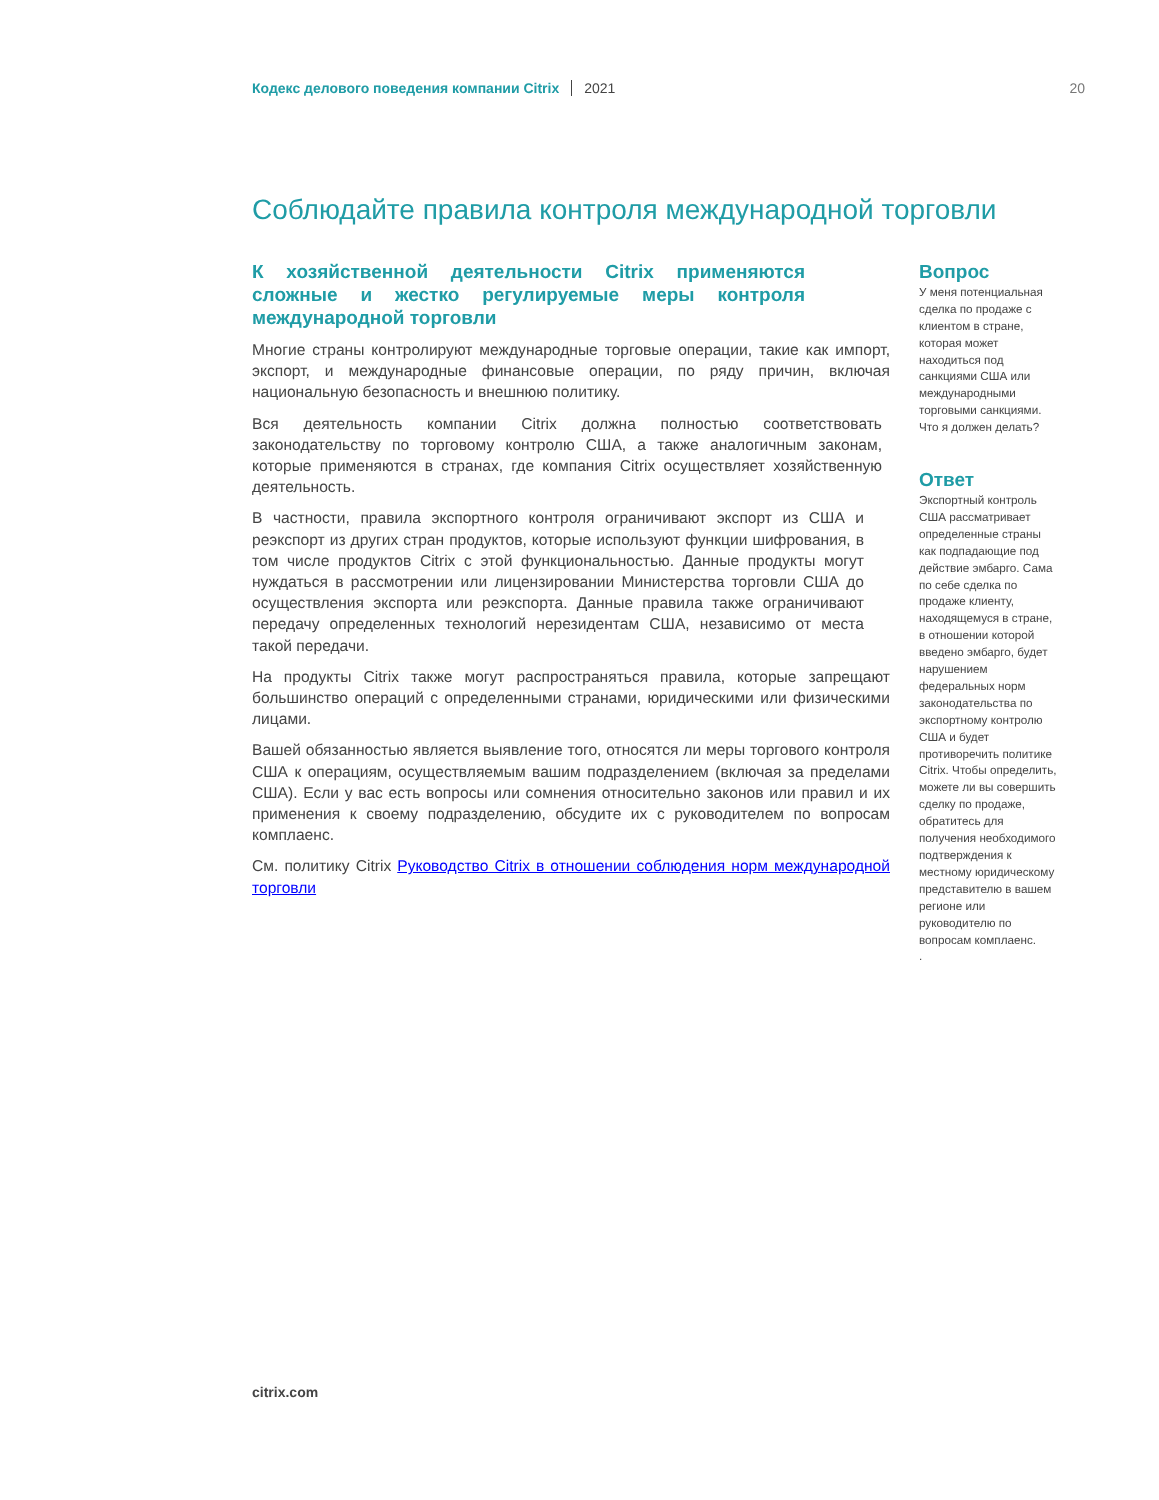Кодекс делового поведения компании Citrix 2021 20
Соблюдайте правила контроля международной торговли
К хозяйственной деятельности Citrix применяются сложные и жестко регулируемые меры контроля международной торговли
Многие страны контролируют международные торговые операции, такие как импорт, экспорт, и международные финансовые операции, по ряду причин, включая национальную безопасность и внешнюю политику.
Вся деятельность компании Citrix должна полностью соответствовать законодательству по торговому контролю США, а также аналогичным законам, которые применяются в странах, где компания Citrix осуществляет хозяйственную деятельность.
В частности, правила экспортного контроля ограничивают экспорт из США и реэкспорт из других стран продуктов, которые используют функции шифрования, в том числе продуктов Citrix с этой функциональностью. Данные продукты могут нуждаться в рассмотрении или лицензировании Министерства торговли США до осуществления экспорта или реэкспорта. Данные правила также ограничивают передачу определенных технологий нерезидентам США, независимо от места такой передачи.
На продукты Citrix также могут распространяться правила, которые запрещают большинство операций с определенными странами, юридическими или физическими лицами.
Вашей обязанностью является выявление того, относятся ли меры торгового контроля США к операциям, осуществляемым вашим подразделением (включая за пределами США). Если у вас есть вопросы или сомнения относительно законов или правил и их применения к своему подразделению, обсудите их с руководителем по вопросам комплаенс.
См. политику Citrix Руководство Citrix в отношении соблюдения норм международной торговли
Вопрос
У меня потенциальная сделка по продаже с клиентом в стране, которая может находиться под санкциями США или международными торговыми санкциями. Что я должен делать?
Ответ
Экспортный контроль США рассматривает определенные страны как подпадающие под действие эмбарго. Сама по себе сделка по продаже клиенту, находящемуся в стране, в отношении которой введено эмбарго, будет нарушением федеральных норм законодательства по экспортному контролю США и будет противоречить политике Citrix. Чтобы определить, можете ли вы совершить сделку по продаже, обратитесь для получения необходимого подтверждения к местному юридическому представителю в вашем регионе или руководителю по вопросам комплаенс.
.
citrix.com